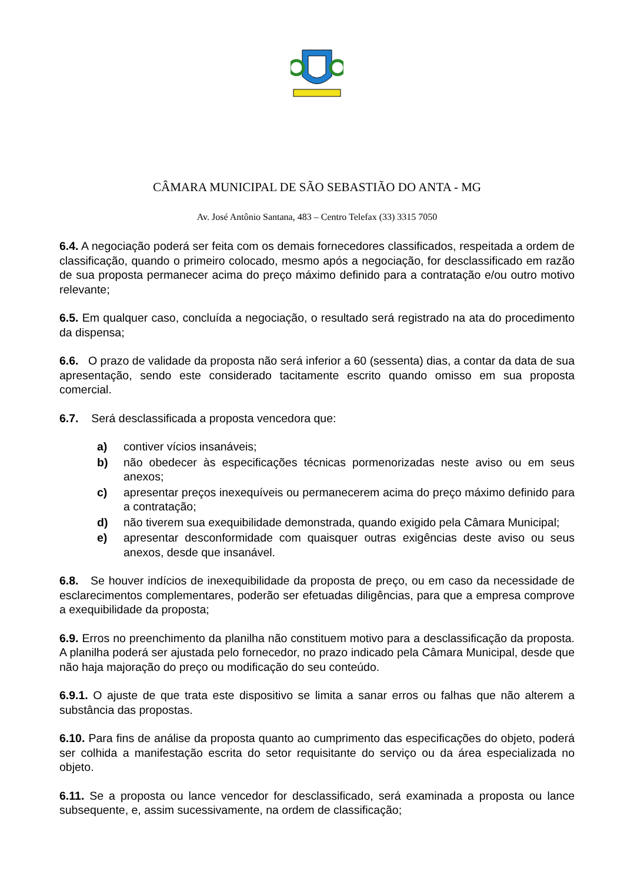CÂMARA MUNICIPAL DE SÃO SEBASTIÃO DO ANTA - MG
Av. José Antônio Santana, 483 – Centro Telefax (33) 3315 7050
6.4. A negociação poderá ser feita com os demais fornecedores classificados, respeitada a ordem de classificação, quando o primeiro colocado, mesmo após a negociação, for desclassificado em razão de sua proposta permanecer acima do preço máximo definido para a contratação e/ou outro motivo relevante;
6.5. Em qualquer caso, concluída a negociação, o resultado será registrado na ata do procedimento da dispensa;
6.6. O prazo de validade da proposta não será inferior a 60 (sessenta) dias, a contar da data de sua apresentação, sendo este considerado tacitamente escrito quando omisso em sua proposta comercial.
6.7. Será desclassificada a proposta vencedora que:
a) contiver vícios insanáveis;
b) não obedecer às especificações técnicas pormenorizadas neste aviso ou em seus anexos;
c) apresentar preços inexequíveis ou permanecerem acima do preço máximo definido para a contratação;
d) não tiverem sua exequibilidade demonstrada, quando exigido pela Câmara Municipal;
e) apresentar desconformidade com quaisquer outras exigências deste aviso ou seus anexos, desde que insanável.
6.8. Se houver indícios de inexequibilidade da proposta de preço, ou em caso da necessidade de esclarecimentos complementares, poderão ser efetuadas diligências, para que a empresa comprove a exequibilidade da proposta;
6.9. Erros no preenchimento da planilha não constituem motivo para a desclassificação da proposta. A planilha poderá ser ajustada pelo fornecedor, no prazo indicado pela Câmara Municipal, desde que não haja majoração do preço ou modificação do seu conteúdo.
6.9.1. O ajuste de que trata este dispositivo se limita a sanar erros ou falhas que não alterem a substância das propostas.
6.10. Para fins de análise da proposta quanto ao cumprimento das especificações do objeto, poderá ser colhida a manifestação escrita do setor requisitante do serviço ou da área especializada no objeto.
6.11. Se a proposta ou lance vencedor for desclassificado, será examinada a proposta ou lance subsequente, e, assim sucessivamente, na ordem de classificação;